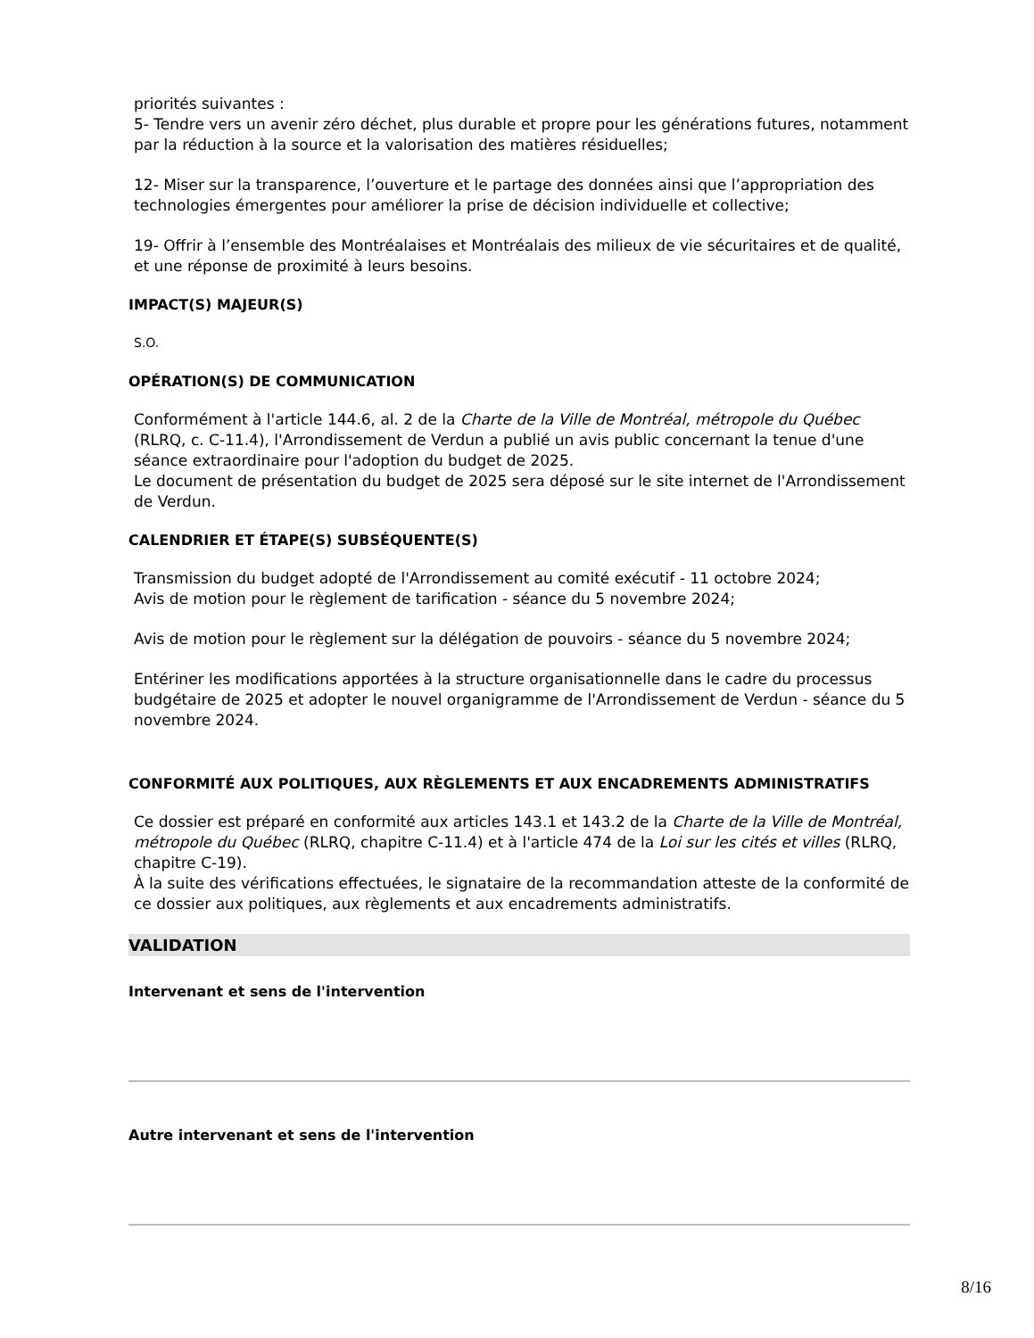priorités suivantes :
5- Tendre vers un avenir zéro déchet, plus durable et propre pour les générations futures, notamment par la réduction à la source et la valorisation des matières résiduelles;
12- Miser sur la transparence, l’ouverture et le partage des données ainsi que l’appropriation des technologies émergentes pour améliorer la prise de décision individuelle et collective;
19- Offrir à l’ensemble des Montréalaises et Montréalais des milieux de vie sécuritaires et de qualité, et une réponse de proximité à leurs besoins.
IMPACT(S) MAJEUR(S)
S.O.
OPÉRATION(S) DE COMMUNICATION
Conformément à l'article 144.6, al. 2 de la Charte de la Ville de Montréal, métropole du Québec (RLRQ, c. C-11.4), l'Arrondissement de Verdun a publié un avis public concernant la tenue d'une séance extraordinaire pour l'adoption du budget de 2025.
Le document de présentation du budget de 2025 sera déposé sur le site internet de l'Arrondissement de Verdun.
CALENDRIER ET ÉTAPE(S) SUBSÉQUENTE(S)
Transmission du budget adopté de l'Arrondissement au comité exécutif - 11 octobre 2024;
Avis de motion pour le règlement de tarification - séance du 5 novembre 2024;
Avis de motion pour le règlement sur la délégation de pouvoirs - séance du 5 novembre 2024;
Entériner les modifications apportées à la structure organisationnelle dans le cadre du processus budgétaire de 2025 et adopter le nouvel organigramme de l'Arrondissement de Verdun - séance du 5 novembre 2024.
CONFORMITÉ AUX POLITIQUES, AUX RÈGLEMENTS ET AUX ENCADREMENTS ADMINISTRATIFS
Ce dossier est préparé en conformité aux articles 143.1 et 143.2 de la Charte de la Ville de Montréal, métropole du Québec (RLRQ, chapitre C-11.4) et à l'article 474 de la Loi sur les cités et villes (RLRQ, chapitre C-19).
À la suite des vérifications effectuées, le signataire de la recommandation atteste de la conformité de ce dossier aux politiques, aux règlements et aux encadrements administratifs.
VALIDATION
Intervenant et sens de l'intervention
Autre intervenant et sens de l'intervention
8/16